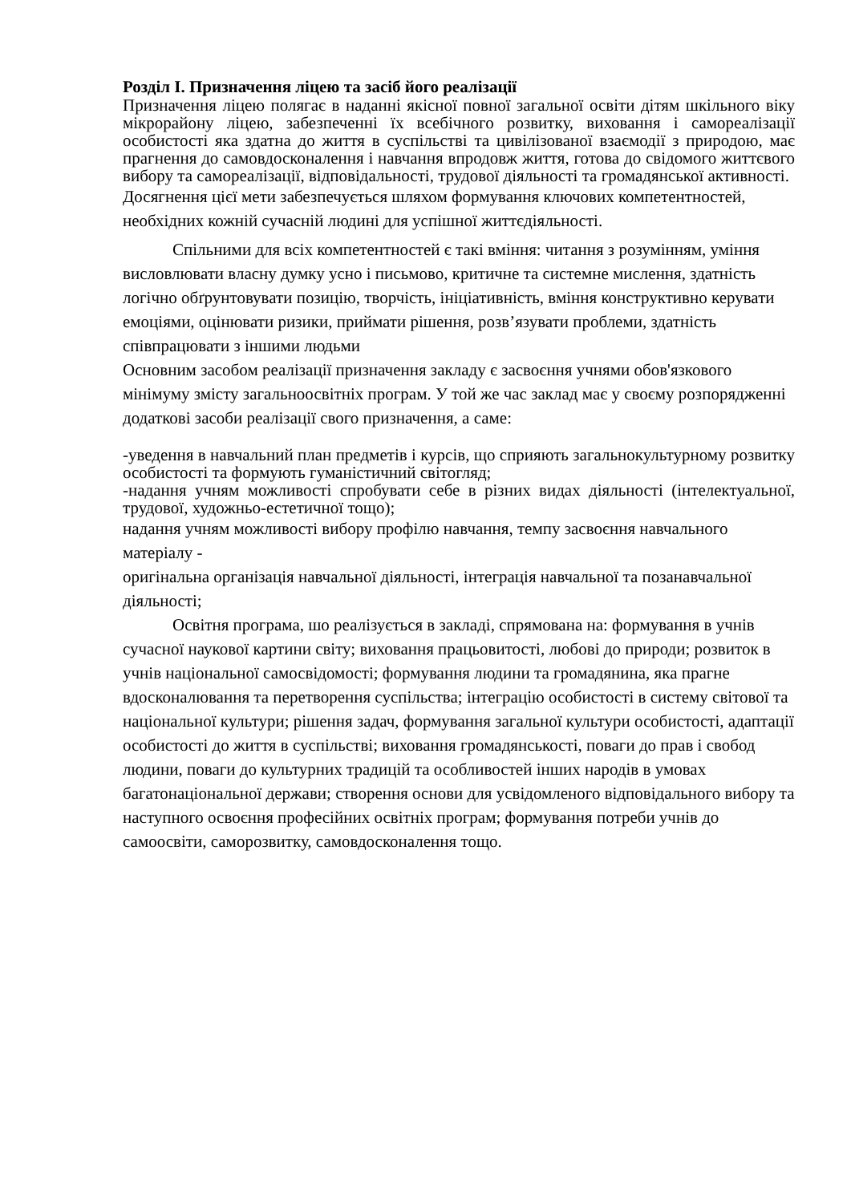Розділ І. Призначення ліцею та засіб його реалізації
Призначення ліцею полягає в наданні якісної повної загальної освіти дітям шкільного віку мікрорайону ліцею, забезпеченні їх всебічного розвитку, виховання і самореалізації особистості яка здатна до життя в суспільстві та цивілізованої взаємодії з природою, має прагнення до самовдосконалення і навчання впродовж життя, готова до свідомого життєвого вибору та самореалізації, відповідальності, трудової діяльності та громадянської активності.
Досягнення цієї мети забезпечується шляхом формування ключових компетентностей, необхідних кожній сучасній людині для успішної життєдіяльності.
Спільними для всіх компетентностей є такі вміння: читання з розумінням, уміння висловлювати власну думку усно і письмово, критичне та системне мислення, здатність логічно обґрунтовувати позицію, творчість, ініціативність, вміння конструктивно керувати емоціями, оцінювати ризики, приймати рішення, розв’язувати проблеми, здатність співпрацювати з іншими людьми
Основним засобом реалізації призначення закладу є засвоєння учнями обов'язкового мінімуму змісту загальноосвітніх програм. У той же час заклад має у своєму розпорядженні додаткові засоби реалізації свого призначення, а саме:
-уведення в навчальний план предметів і курсів, що сприяють загальнокультурному розвитку особистості та формують гуманістичний світогляд;
-надання учням можливості спробувати себе в різних видах діяльності (інтелектуальної, трудової, художньо-естетичної тощо);
надання учням можливості вибору профілю навчання, темпу засвоєння навчального матеріалу -
оригінальна організація навчальної діяльності, інтеграція навчальної та позанавчальної діяльності;
Освітня програма, шо реалізується в закладі, спрямована на: формування в учнів сучасної наукової картини світу; виховання працьовитості, любові до природи; розвиток в учнів національної самосвідомості; формування людини та громадянина, яка прагне вдосконалювання та перетворення суспільства; інтеграцію особистості в систему світової та національної культури; рішення задач, формування загальної культури особистості, адаптації особистості до життя в суспільстві; виховання громадянськості, поваги до прав і свобод людини, поваги до культурних традицій та особливостей інших народів в умовах багатонаціональної держави; створення основи для усвідомленого відповідального вибору та наступного освоєння професійних освітніх програм; формування потреби учнів до самоосвіти, саморозвитку, самовдосконалення тощо.